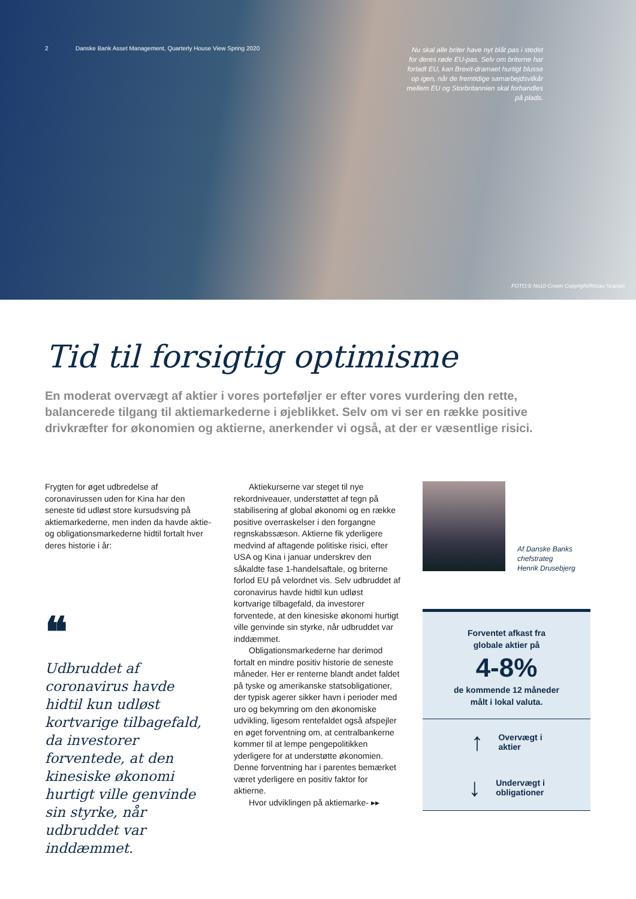2 Danske Bank Asset Management, Quarterly House View Spring 2020
Nu skal alle briter have nyt blåt pas i stedet for deres røde EU-pas. Selv om briterne har forladt EU, kan Brexit-dramaet hurtigt blusse op igen, når de fremtidige samarbejdsvilkår mellem EU og Storbritannien skal forhandles på plads.
FOTO:© No10 Crown Copyright/Ritzau Scanpix
Tid til forsigtig optimisme
En moderat overvægt af aktier i vores porteføljer er efter vores vurdering den rette, balancerede tilgang til aktiemarkederne i øjeblikket. Selv om vi ser en række positive drivkræfter for økonomien og aktierne, anerkender vi også, at der er væsentlige risici.
Frygten for øget udbredelse af coronavirussen uden for Kina har den seneste tid udløst store kursudsving på aktiemarkederne, men inden da havde aktie- og obligationsmarkederne hidtil fortalt hver deres historie i år:
❝
Udbruddet af coronavirus havde hidtil kun udløst kortvarige tilbagefald, da investorer forventede, at den kinesiske økonomi hurtigt ville genvinde sin styrke, når udbruddet var inddæmmet.
Aktiekurserne var steget til nye rekordniveauer, understøttet af tegn på stabilisering af global økonomi og en række positive overraskelser i den forgangne regnskabssæson. Aktierne fik yderligere medvind af aftagende politiske risici, efter USA og Kina i januar underskrev den såkaldte fase 1-handelsaftale, og briterne forlod EU på velordnet vis. Selv udbruddet af coronavirus havde hidtil kun udløst kortvarige tilbagefald, da investorer forventede, at den kinesiske økonomi hurtigt ville genvinde sin styrke, når udbruddet var inddæmmet.
Obligationsmarkederne har derimod fortalt en mindre positiv historie de seneste måneder. Her er renterne blandt andet faldet på tyske og amerikanske statsobligationer, der typisk agerer sikker havn i perioder med uro og bekymring om den økonomiske udvikling, ligesom rentefaldet også afspejler en øget forventning om, at centralbankerne kommer til at lempe pengepolitikken yderligere for at understøtte økonomien. Denne forventning har i parentes bemærket været yderligere en positiv faktor for aktierne.
Hvor udviklingen på aktiemarke- ▸▸
Af Danske Banks
chefstrateg
Henrik Drusebjerg
Forventet afkast fra
globale aktier på
4-8%
de kommende 12 måneder
målt i lokal valuta.
↑ Overvægt i
aktier
↓ Undervægt i
obligationer